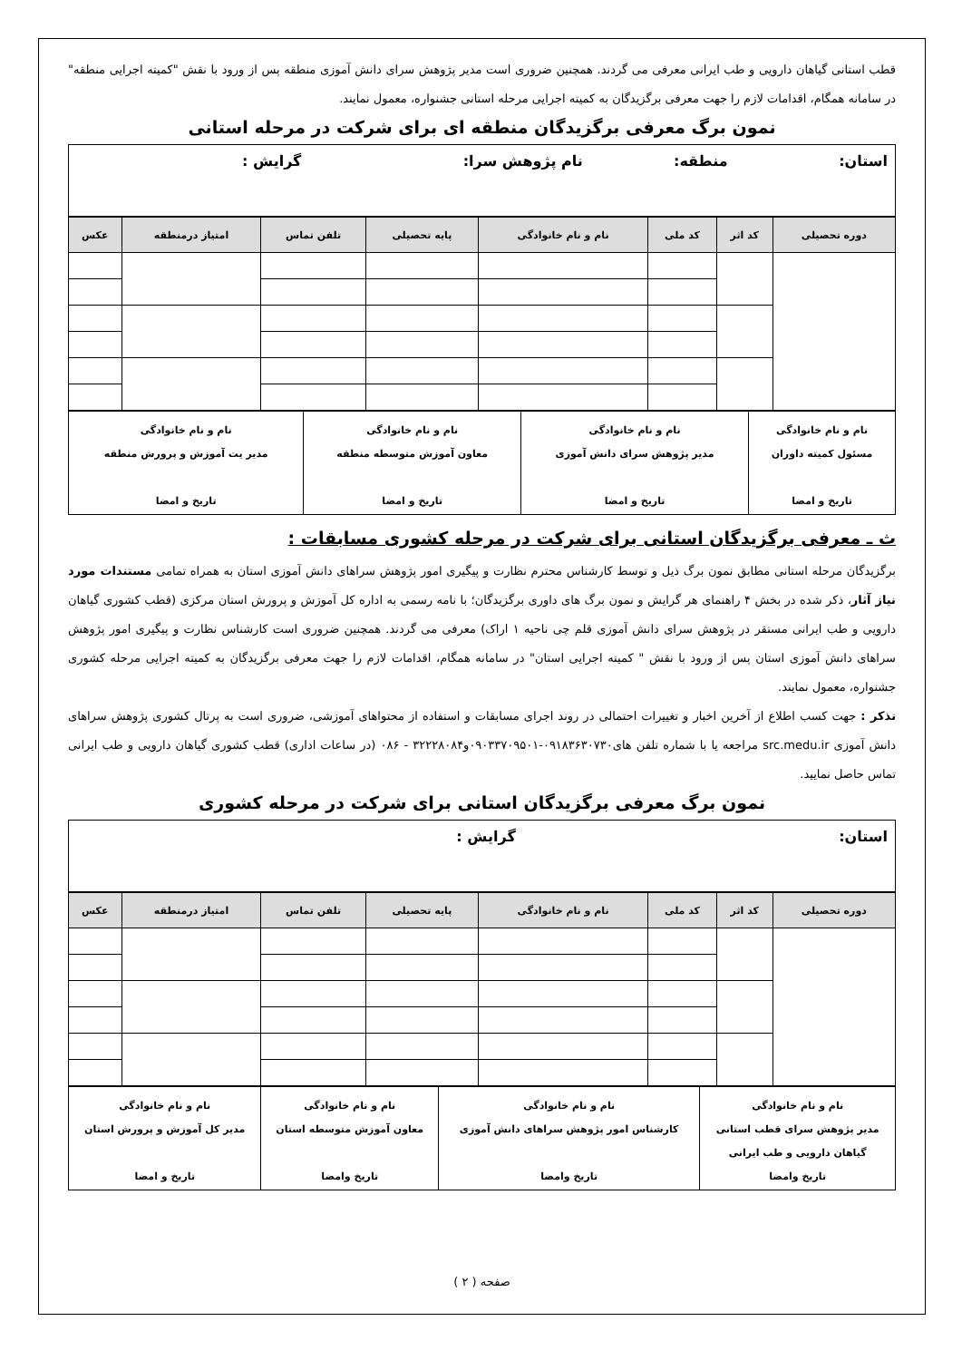قطب استانی گیاهان دارویی و طب ایرانی معرفی می گردند. همچنین ضروری است مدیر پژوهش سرای دانش آموزی منطقه پس از ورود با نقش "کمیته اجرایی منطقه" در سامانه همگام، اقدامات لازم را جهت معرفی برگزیدگان به کمیته اجرایی مرحله استانی جشنواره، معمول نمایند.
نمون برگ معرفی برگزیدگان منطقه ای برای شرکت در مرحله استانی
| استان: منطقه: نام پژوهش سرا: گرایش : |
| دوره تحصیلی | کد اثر | کد ملی | نام و نام خانوادگی | پایه تحصیلی | تلفن تماس | امتیاز درمنطقه | عکس |
| --- | --- | --- | --- | --- | --- | --- | --- |
| نام و نام خانوادگی مسئول کمیته داوران تاریخ و امضا | نام و نام خانوادگی مدیر پژوهش سرای دانش آموزی تاریخ و امضا | نام و نام خانوادگی معاون آموزش متوسطه منطقه تاریخ و امضا | نام و نام خانوادگی مدیر یت آموزش و پرورش منطقه تاریخ و امضا |
ث ـ معرفی برگزیدگان استانی برای شرکت در مرحله کشوری مسابقات :
برگزیدگان مرحله استانی مطابق نمون برگ ذیل و توسط کارشناس محترم نظارت و پیگیری امور پژوهش سراهای دانش آموزی استان به همراه تمامی مستندات مورد نیاز آثار، ذکر شده در بخش ۴ راهنمای هر گرایش و نمون برگ های داوری برگزیدگان؛ با نامه رسمی به اداره کل آموزش و پرورش استان مرکزی (قطب کشوری گیاهان دارویی و طب ایرانی مستقر در پژوهش سرای دانش آموزی قلم چی ناحیه ۱ اراک) معرفی می گردند. همچنین ضروری است کارشناس نظارت و پیگیری امور پژوهش سراهای دانش آموزی استان پس از ورود با نقش " کمیته اجرایی استان" در سامانه همگام، اقدامات لازم را جهت معرفی برگزیدگان به کمیته اجرایی مرحله کشوری جشنواره، معمول نمایند.
تذکر : جهت کسب اطلاع از آخرین اخبار و تغییرات احتمالی در روند اجرای مسابقات و استفاده از محتواهای آموزشی، ضروری است به پرتال کشوری پژوهش سراهای دانش آموزی src.medu.ir مراجعه یا با شماره تلفن های۰۹۱۸۳۶۳۰۷۳۰-۰۹۰۳۳۷۰۹۵۰۱و۳۲۲۲۸۰۸۴ - ۰۸۶ (در ساعات اداری) قطب کشوری گیاهان دارویی و طب ایرانی تماس حاصل نمایید.
نمون برگ معرفی برگزیدگان استانی برای شرکت در مرحله کشوری
| استان: گرایش : |
| دوره تحصیلی | کد اثر | کد ملی | نام و نام خانوادگی | پایه تحصیلی | تلفن تماس | امتیاز درمنطقه | عکس |
| --- | --- | --- | --- | --- | --- | --- | --- |
| نام و نام خانوادگی مدیر پژوهش سرای قطب استانی گیاهان دارویی و طب ایرانی تاریخ وامضا | نام و نام خانوادگی کارشناس امور پژوهش سراهای دانش آموزی تاریخ وامضا | نام و نام خانوادگی معاون آموزش متوسطه استان تاریخ وامضا | نام و نام خانوادگی مدیر کل آموزش و پرورش استان تاریخ و امضا |
صفحه ( ۲ )